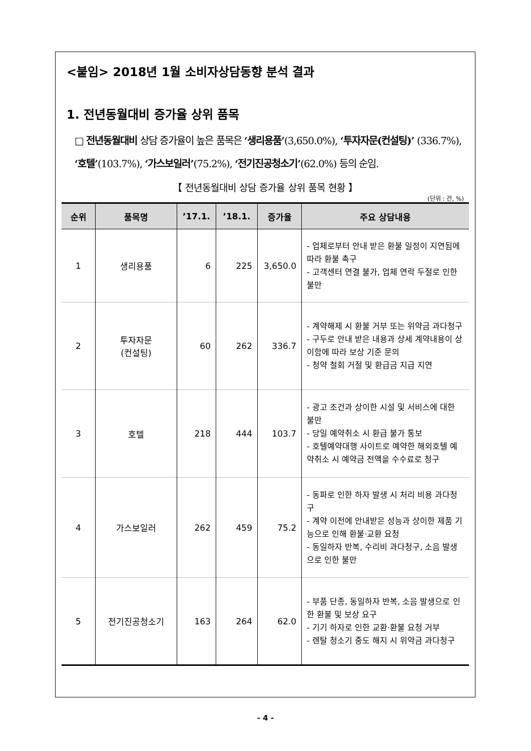<붙임> 2018년 1월 소비자상담동향 분석 결과
1. 전년동월대비 증가율 상위 품목
□ 전년동월대비 상담 증가율이 높은 품목은 ‘생리용품’(3,650.0%), ‘투자자문(컨설팅)’ (336.7%), ‘호텔’(103.7%), ‘가스보일러’(75.2%), ‘전기진공청소기’(62.0%) 등의 순임.
【 전년동월대비 상담 증가율 상위 품목 현황 】
(단위 : 건, %)
| 순위 | 품목명 | ’17.1. | ’18.1. | 증가율 | 주요 상담내용 |
| --- | --- | --- | --- | --- | --- |
| 1 | 생리용품 | 6 | 225 | 3,650.0 | - 업체로부터 안내 받은 환불 일정이 지연됨에 따라 환불 촉구 - 고객센터 연결 불가, 업체 연락 두절로 인한 불만 |
| 2 | 투자자문 (컨설팅) | 60 | 262 | 336.7 | - 계약해제 시 환불 거부 또는 위약금 과다청구 - 구두로 안내 받은 내용과 상세 계약내용이 상이함에 따라 보상 기준 문의 - 청약 철회 거절 및 환급금 지급 지연 |
| 3 | 호텔 | 218 | 444 | 103.7 | - 광고 조건과 상이한 시설 및 서비스에 대한 불만 - 당일 예약취소 시 환급 불가 통보 - 호텔예약대행 사이트로 예약한 해외호텔 예약취소 시 예약금 전액을 수수료로 청구 |
| 4 | 가스보일러 | 262 | 459 | 75.2 | - 동파로 인한 하자 발생 시 처리 비용 과다청구 - 계약 이전에 안내받은 성능과 상이한 제품 기능으로 인해 환불·교환 요청 - 동일하자 반복, 수리비 과다청구, 소음 발생으로 인한 불만 |
| 5 | 전기진공청소기 | 163 | 264 | 62.0 | - 부품 단종, 동일하자 반복, 소음 발생으로 인한 환불 및 보상 요구 - 기기 하자로 인한 교환·환불 요청 거부 - 렌탈 청소기 중도 해지 시 위약금 과다청구 |
- 4 -